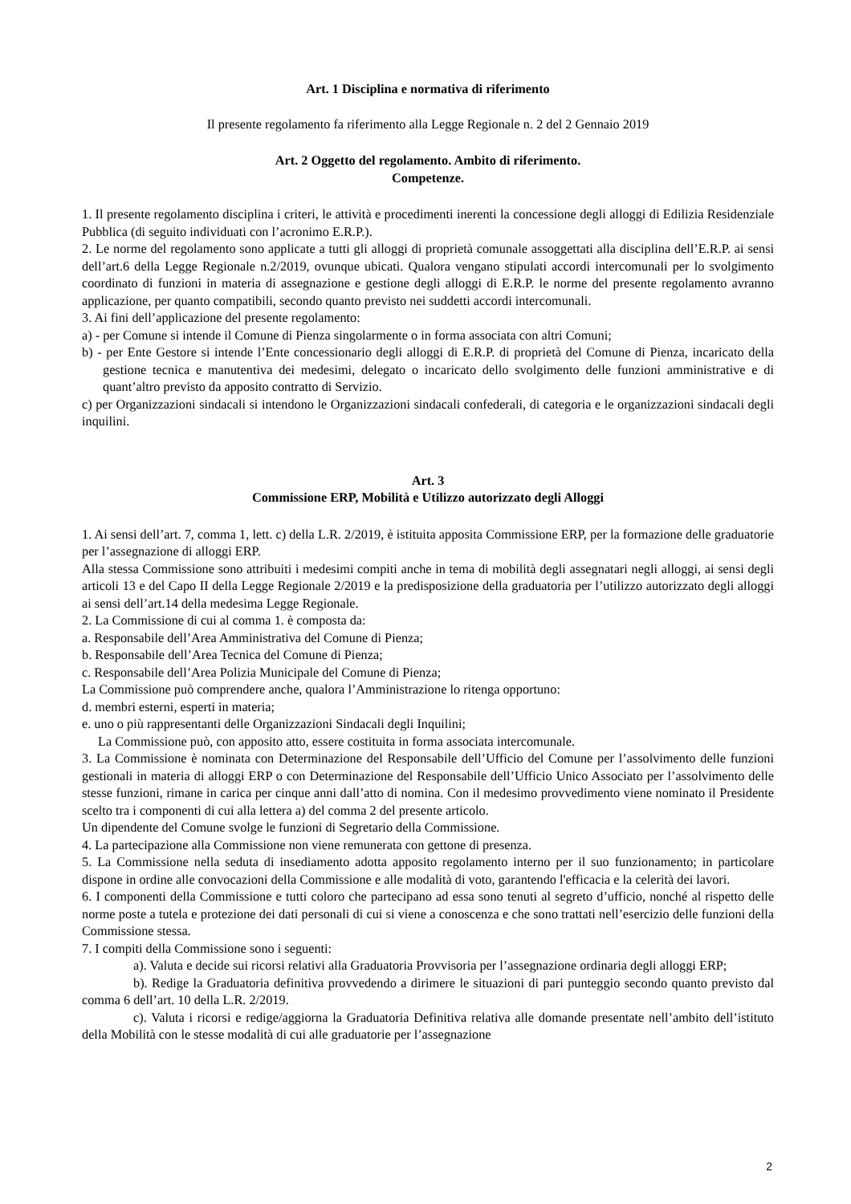Art. 1 Disciplina e normativa di riferimento
Il presente regolamento fa riferimento alla Legge Regionale n. 2 del 2 Gennaio 2019
Art. 2 Oggetto del regolamento. Ambito di riferimento.
Competenze.
1. Il presente regolamento disciplina i criteri, le attività e procedimenti inerenti la concessione degli alloggi di Edilizia Residenziale Pubblica (di seguito individuati con l’acronimo E.R.P.).
2. Le norme del regolamento sono applicate a tutti gli alloggi di proprietà comunale assoggettati alla disciplina dell’E.R.P. ai sensi dell’art.6 della Legge Regionale n.2/2019, ovunque ubicati. Qualora vengano stipulati accordi intercomunali per lo svolgimento coordinato di funzioni in materia di assegnazione e gestione degli alloggi di E.R.P. le norme del presente regolamento avranno applicazione, per quanto compatibili, secondo quanto previsto nei suddetti accordi intercomunali.
3. Ai fini dell’applicazione del presente regolamento:
a) - per Comune si intende il Comune di Pienza singolarmente o in forma associata con altri Comuni;
b) - per Ente Gestore si intende l’Ente concessionario degli alloggi di E.R.P. di proprietà del Comune di Pienza, incaricato della gestione tecnica e manutentiva dei medesimi, delegato o incaricato dello svolgimento delle funzioni amministrative e di quant’altro previsto da apposito contratto di Servizio.
c) per Organizzazioni sindacali si intendono le Organizzazioni sindacali confederali, di categoria e le organizzazioni sindacali degli inquilini.
Art. 3
Commissione ERP, Mobilità e Utilizzo autorizzato degli Alloggi
1. Ai sensi dell’art. 7, comma 1, lett. c) della L.R. 2/2019, è istituita apposita Commissione ERP, per la formazione delle graduatorie per l’assegnazione di alloggi ERP.
Alla stessa Commissione sono attribuiti i medesimi compiti anche in tema di mobilità degli assegnatari negli alloggi, ai sensi degli articoli 13 e del Capo II della Legge Regionale 2/2019 e la predisposizione della graduatoria per l’utilizzo autorizzato degli alloggi ai sensi dell’art.14 della medesima Legge Regionale.
2. La Commissione di cui al comma 1. è composta da:
a. Responsabile dell’Area Amministrativa del Comune di Pienza;
b. Responsabile dell’Area Tecnica del Comune di Pienza;
c. Responsabile dell’Area Polizia Municipale del Comune di Pienza;
La Commissione può comprendere anche, qualora l’Amministrazione lo ritenga opportuno:
d. membri esterni, esperti in materia;
e. uno o più rappresentanti delle Organizzazioni Sindacali degli Inquilini;
La Commissione può, con apposito atto, essere costituita in forma associata intercomunale.
3. La Commissione è nominata con Determinazione del Responsabile dell’Ufficio del Comune per l’assolvimento delle funzioni gestionali in materia di alloggi ERP o con Determinazione del Responsabile dell’Ufficio Unico Associato per l’assolvimento delle stesse funzioni, rimane in carica per cinque anni dall’atto di nomina. Con il medesimo provvedimento viene nominato il Presidente scelto tra i componenti di cui alla lettera a) del comma 2 del presente articolo.
Un dipendente del Comune svolge le funzioni di Segretario della Commissione.
4. La partecipazione alla Commissione non viene remunerata con gettone di presenza.
5. La Commissione nella seduta di insediamento adotta apposito regolamento interno per il suo funzionamento; in particolare dispone in ordine alle convocazioni della Commissione e alle modalità di voto, garantendo l'efficacia e la celerità dei lavori.
6. I componenti della Commissione e tutti coloro che partecipano ad essa sono tenuti al segreto d’ufficio, nonché al rispetto delle norme poste a tutela e protezione dei dati personali di cui si viene a conoscenza e che sono trattati nell’esercizio delle funzioni della Commissione stessa.
7. I compiti della Commissione sono i seguenti:
a). Valuta e decide sui ricorsi relativi alla Graduatoria Provvisoria per l’assegnazione ordinaria degli alloggi ERP;
b). Redige la Graduatoria definitiva provvedendo a dirimere le situazioni di pari punteggio secondo quanto previsto dal comma 6 dell’art. 10 della L.R. 2/2019.
c). Valuta i ricorsi e redige/aggiorna la Graduatoria Definitiva relativa alle domande presentate nell’ambito dell’istituto della Mobilità con le stesse modalità di cui alle graduatorie per l’assegnazione
2